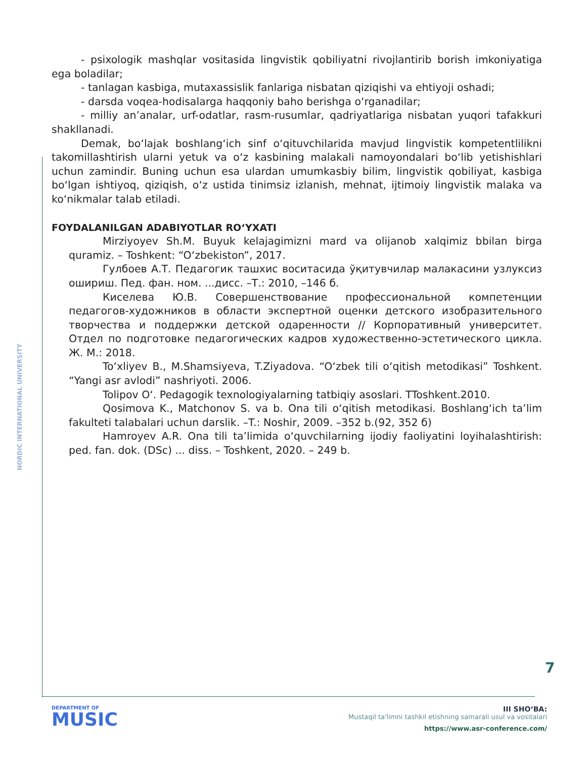NORDIC INTERNATIONAL UNIVERSITY
- psixologik mashqlar vositasida lingvistik qobiliyatni rivojlantirib borish imkoniyatiga ega boladilar;
- tanlagan kasbiga, mutaxassislik fanlariga nisbatan qiziqishi va ehtiyoji oshadi;
- darsda voqea-hodisalarga haqqoniy baho berishga o‘rganadilar;
- milliy an’analar, urf-odatlar, rasm-rusumlar, qadriyatlariga nisbatan yuqori tafakkuri shakllanadi.
Demak, bo‘lajak boshlang‘ich sinf o‘qituvchilarida mavjud lingvistik kompetentlilikni takomillashtirish ularni yetuk va o‘z kasbining malakali namoyondalari bo‘lib yetishishlari uchun zamindir. Buning uchun esa ulardan umumkasbiy bilim, lingvistik qobiliyat, kasbiga bo‘lgan ishtiyoq, qiziqish, o‘z ustida tinimsiz izlanish, mehnat, ijtimoiy lingvistik malaka va ko‘nikmalar talab etiladi.
FOYDALANILGAN ADABIYOTLAR RO‘YXATI
Mirziyoyev Sh.M. Buyuk kelajagimizni mard va olijanob xalqimiz bbilan birga quramiz. – Toshkent: “O‘zbekiston”, 2017.
Гулбоев А.Т. Педагогик ташхис воситасида ўқитувчилар малакасини узлуксиз ошириш. Пед. фан. ном. ...дисс. –Т.: 2010, –146 б.
Киселева Ю.В. Совершенствование профессиональной компетенции педагогов-художников в области экспертной оценки детского изобразительного творчества и поддержки детской одаренности // Корпоративный университет. Отдел по подготовке педагогических кадров художественно-эстетического цикла. Ж. М.: 2018.
To‘xliyev B., M.Shamsiyeva, T.Ziyadova. “O‘zbek tili o‘qitish metodikasi” Toshkent. “Yangi asr avlodi” nashriyoti. 2006.
Tolipov O‘. Pedagogik texnologiyalarning tatbiqiy asoslari. TToshkent.2010.
Qosimova K., Matchonov S. va b. Ona tili o‘qitish metodikasi. Boshlang‘ich ta’lim fakulteti talabalari uchun darslik. –T.: Noshir, 2009. –352 b.(92, 352 б)
Hamroyev A.R. Ona tili ta’limida o‘quvchilarning ijodiy faoliyatini loyihalashtirish: ped. fan. dok. (DSc) ... diss. – Toshkent, 2020. – 249 b.
7
DEPARTMENT OF
MUSIC
III SHO‘BA:
Mustaqil ta'limni tashkil etishning samarali usul va vositalari
https://www.asr-conference.com/